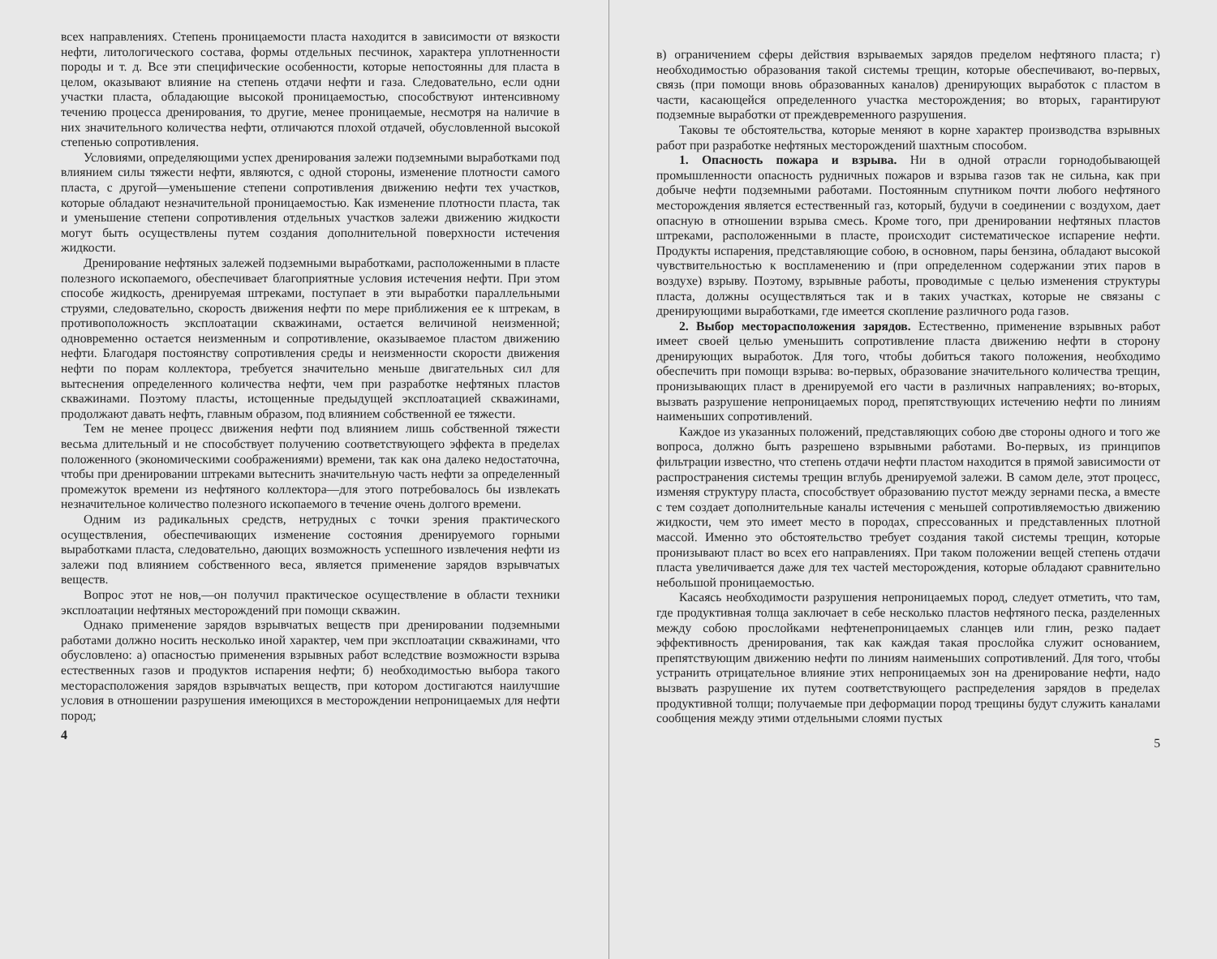всех направлениях. Степень проницаемости пласта находится в зависимости от вязкости нефти, литологического состава, формы отдельных песчинок, характера уплотненности породы и т. д. Все эти специфические особенности, которые непостоянны для пласта в целом, оказывают влияние на степень отдачи нефти и газа. Следовательно, если одни участки пласта, обладающие высокой проницаемостью, способствуют интенсивному течению процесса дренирования, то другие, менее проницаемые, несмотря на наличие в них значительного количества нефти, отличаются плохой отдачей, обусловленной высокой степенью сопротивления.
Условиями, определяющими успех дренирования залежи подземными выработками под влиянием силы тяжести нефти, являются, с одной стороны, изменение плотности самого пласта, с другой—уменьшение степени сопротивления движению нефти тех участков, которые обладают незначительной проницаемостью. Как изменение плотности пласта, так и уменьшение степени сопротивления отдельных участков залежи движению жидкости могут быть осуществлены путем создания дополнительной поверхности истечения жидкости.
Дренирование нефтяных залежей подземными выработками, расположенными в пласте полезного ископаемого, обеспечивает благоприятные условия истечения нефти. При этом способе жидкость, дренируемая штреками, поступает в эти выработки параллельными струями, следовательно, скорость движения нефти по мере приближения ее к штрекам, в противоположность эксплоатации скважинами, остается величиной неизменной; одновременно остается неизменным и сопротивление, оказываемое пластом движению нефти. Благодаря постоянству сопротивления среды и неизменности скорости движения нефти по порам коллектора, требуется значительно меньше двигательных сил для вытеснения определенного количества нефти, чем при разработке нефтяных пластов скважинами. Поэтому пласты, истощенные предыдущей эксплоатацией скважинами, продолжают давать нефть, главным образом, под влиянием собственной ее тяжести.
Тем не менее процесс движения нефти под влиянием лишь собственной тяжести весьма длительный и не способствует получению соответствующего эффекта в пределах положенного (экономическими соображениями) времени, так как она далеко недостаточна, чтобы при дренировании штреками вытеснить значительную часть нефти за определенный промежуток времени из нефтяного коллектора—для этого потребовалось бы извлекать незначительное количество полезного ископаемого в течение очень долгого времени.
Одним из радикальных средств, нетрудных с точки зрения практического осуществления, обеспечивающих изменение состояния дренируемого горными выработками пласта, следовательно, дающих возможность успешного извлечения нефти из залежи под влиянием собственного веса, является применение зарядов взрывчатых веществ.
Вопрос этот не нов,—он получил практическое осуществление в области техники эксплоатации нефтяных месторождений при помощи скважин.
Однако применение зарядов взрывчатых веществ при дренировании подземными работами должно носить несколько иной характер, чем при эксплоатации скважинами, что обусловлено: а) опасностью применения взрывных работ вследствие возможности взрыва естественных газов и продуктов испарения нефти; б) необходимостью выбора такого месторасположения зарядов взрывчатых веществ, при котором достигаются наилучшие условия в отношении разрушения имеющихся в месторождении непроницаемых для нефти пород;
4
в) ограничением сферы действия взрываемых зарядов пределом нефтяного пласта; г) необходимостью образования такой системы трещин, которые обеспечивают, во-первых, связь (при помощи вновь образованных каналов) дренирующих выработок с пластом в части, касающейся определенного участка месторождения; во вторых, гарантируют подземные выработки от преждевременного разрушения.
Таковы те обстоятельства, которые меняют в корне характер производства взрывных работ при разработке нефтяных месторождений шахтным способом.
1. Опасность пожара и взрыва. Ни в одной отрасли горнодобывающей промышленности опасность рудничных пожаров и взрыва газов так не сильна, как при добыче нефти подземными работами. Постоянным спутником почти любого нефтяного месторождения является естественный газ, который, будучи в соединении с воздухом, дает опасную в отношении взрыва смесь. Кроме того, при дренировании нефтяных пластов штреками, расположенными в пласте, происходит систематическое испарение нефти. Продукты испарения, представляющие собою, в основном, пары бензина, обладают высокой чувствительностью к воспламенению и (при определенном содержании этих паров в воздухе) взрыву. Поэтому, взрывные работы, проводимые с целью изменения структуры пласта, должны осуществляться так и в таких участках, которые не связаны с дренирующими выработками, где имеется скопление различного рода газов.
2. Выбор месторасположения зарядов. Естественно, применение взрывных работ имеет своей целью уменьшить сопротивление пласта движению нефти в сторону дренирующих выработок. Для того, чтобы добиться такого положения, необходимо обеспечить при помощи взрыва: во-первых, образование значительного количества трещин, пронизывающих пласт в дренируемой его части в различных направлениях; во-вторых, вызвать разрушение непроницаемых пород, препятствующих истечению нефти по линиям наименьших сопротивлений.
Каждое из указанных положений, представляющих собою две стороны одного и того же вопроса, должно быть разрешено взрывными работами. Во-первых, из принципов фильтрации известно, что степень отдачи нефти пластом находится в прямой зависимости от распространения системы трещин вглубь дренируемой залежи. В самом деле, этот процесс, изменяя структуру пласта, способствует образованию пустот между зернами песка, а вместе с тем создает дополнительные каналы истечения с меньшей сопротивляемостью движению жидкости, чем это имеет место в породах, спрессованных и представленных плотной массой. Именно это обстоятельство требует создания такой системы трещин, которые пронизывают пласт во всех его направлениях. При таком положении вещей степень отдачи пласта увеличивается даже для тех частей месторождения, которые обладают сравнительно небольшой проницаемостью.
Касаясь необходимости разрушения непроницаемых пород, следует отметить, что там, где продуктивная толща заключает в себе несколько пластов нефтяного песка, разделенных между собою прослойками нефтенепроницаемых сланцев или глин, резко падает эффективность дренирования, так как каждая такая прослойка служит основанием, препятствующим движению нефти по линиям наименьших сопротивлений. Для того, чтобы устранить отрицательное влияние этих непроницаемых зон на дренирование нефти, надо вызвать разрушение их путем соответствующего распределения зарядов в пределах продуктивной толщи; получаемые при деформации пород трещины будут служить каналами сообщения между этими отдельными слоями пустых
5